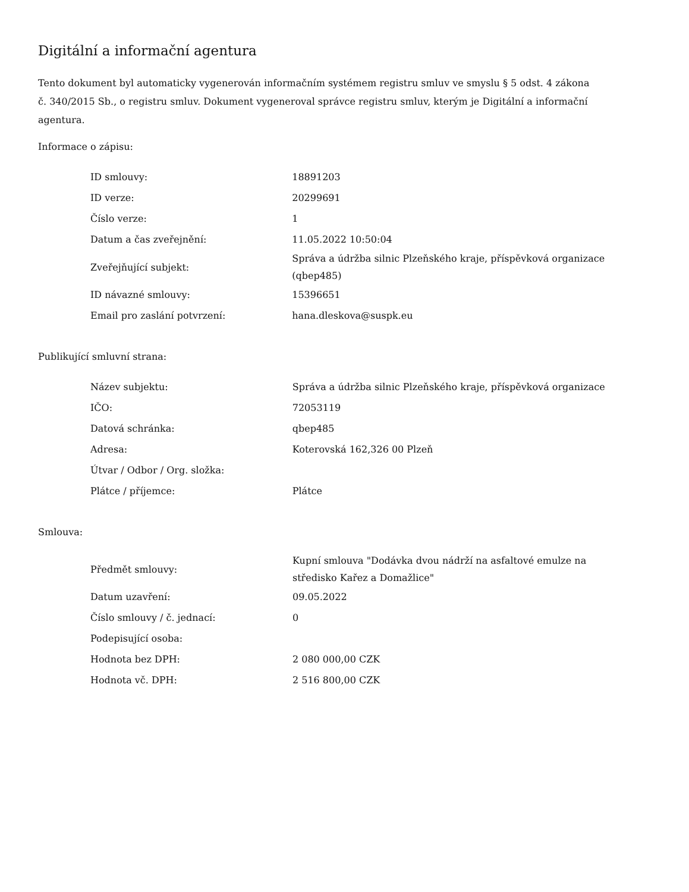Digitální a informační agentura
Tento dokument byl automaticky vygenerován informačním systémem registru smluv ve smyslu § 5 odst. 4 zákona
č. 340/2015 Sb., o registru smluv. Dokument vygeneroval správce registru smluv, kterým je Digitální a informační agentura.
Informace o zápisu:
| ID smlouvy: | 18891203 |
| ID verze: | 20299691 |
| Číslo verze: | 1 |
| Datum a čas zveřejnění: | 11.05.2022 10:50:04 |
| Zveřejňující subjekt: | Správa a údržba silnic Plzeňského kraje, příspěvková organizace (qbep485) |
| ID návazné smlouvy: | 15396651 |
| Email pro zaslání potvrzení: | hana.dleskova@suspk.eu |
Publikující smluvní strana:
| Název subjektu: | Správa a údržba silnic Plzeňského kraje, příspěvková organizace |
| IČO: | 72053119 |
| Datová schránka: | qbep485 |
| Adresa: | Koterovská 162,326 00 Plzeň |
| Útvar / Odbor / Org. složka: | |
| Plátce / příjemce: | Plátce |
Smlouva:
| Předmět smlouvy: | Kupní smlouva "Dodávka dvou nádrží na asfaltové emulze na středisko Kařez a Domažlice" |
| Datum uzavření: | 09.05.2022 |
| Číslo smlouvy / č. jednací: | 0 |
| Podepisující osoba: | |
| Hodnota bez DPH: | 2 080 000,00 CZK |
| Hodnota vč. DPH: | 2 516 800,00 CZK |